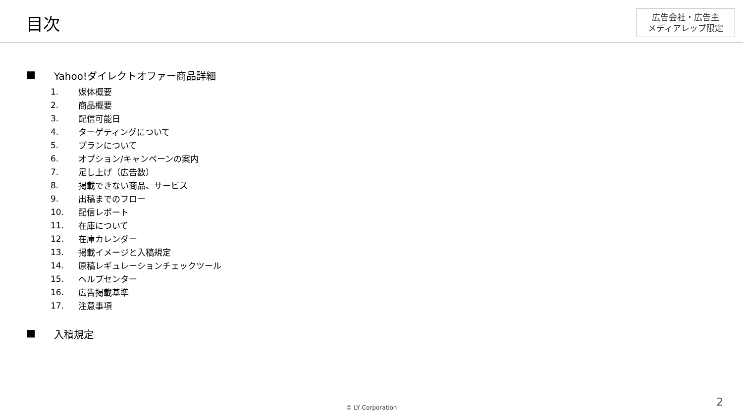目次
広告会社・広告主
メディアレップ限定
■ Yahoo!ダイレクトオファー商品詳細
1. 媒体概要
2. 商品概要
3. 配信可能日
4. ターゲティングについて
5. プランについて
6. オプション/キャンペーンの案内
7. 足し上げ（広告数）
8. 掲載できない商品、サービス
9. 出稿までのフロー
10. 配信レポート
11. 在庫について
12. 在庫カレンダー
13. 掲載イメージと入稿規定
14. 原稿レギュレーションチェックツール
15. ヘルプセンター
16. 広告掲載基準
17. 注意事項
■ 入稿規定
© LY Corporation 2